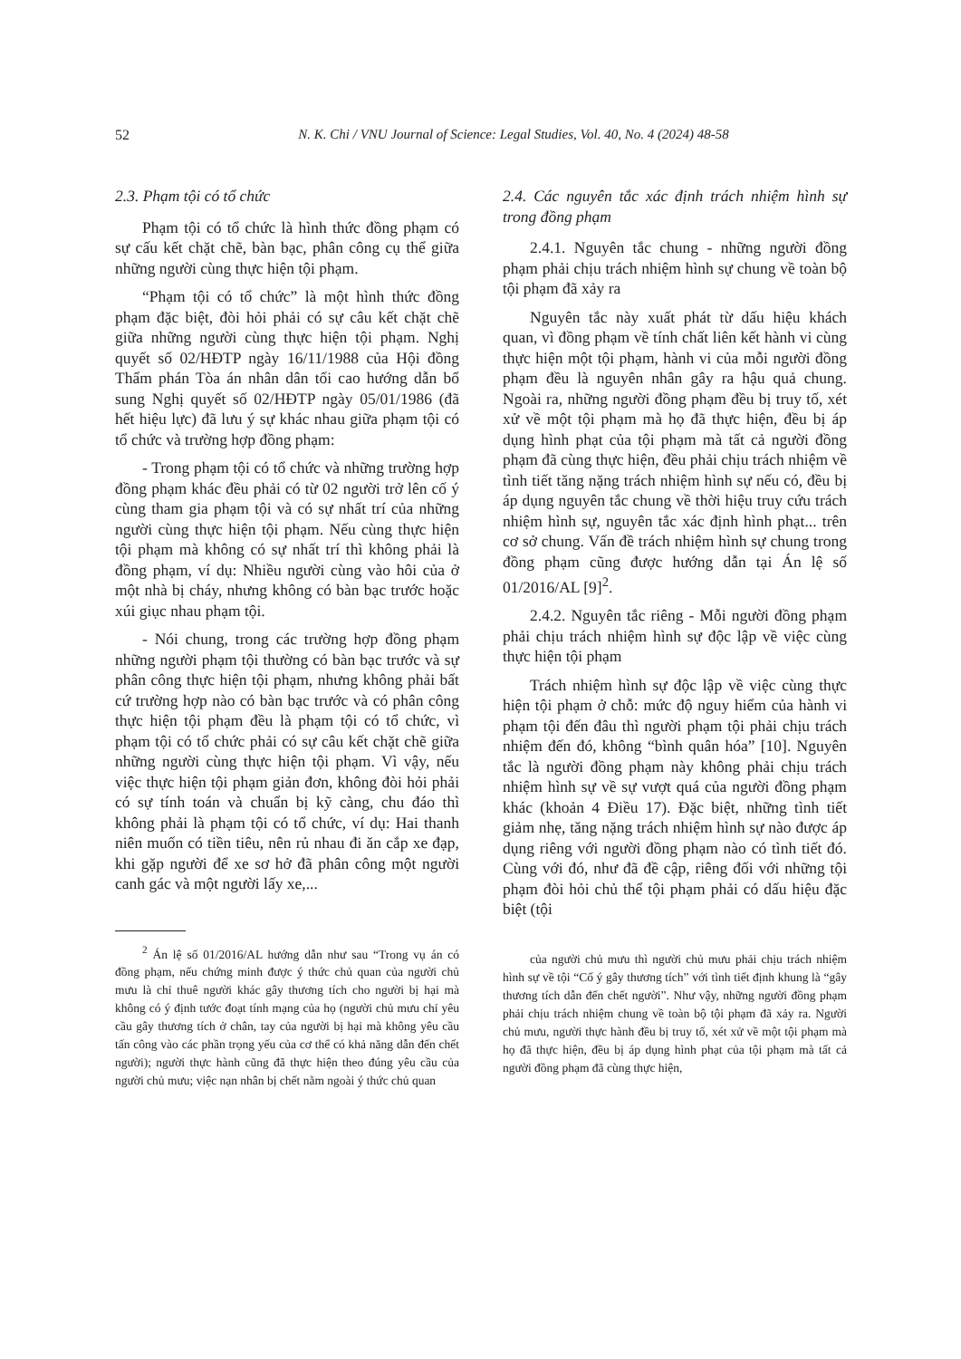52 N. K. Chi / VNU Journal of Science: Legal Studies, Vol. 40, No. 4 (2024) 48-58
2.3. Phạm tội có tổ chức
Phạm tội có tổ chức là hình thức đồng phạm có sự cấu kết chặt chẽ, bàn bạc, phân công cụ thể giữa những người cùng thực hiện tội phạm.
“Phạm tội có tổ chức” là một hình thức đồng phạm đặc biệt, đòi hỏi phải có sự câu kết chặt chẽ giữa những người cùng thực hiện tội phạm. Nghị quyết số 02/HĐTP ngày 16/11/1988 của Hội đồng Thẩm phán Tòa án nhân dân tối cao hướng dẫn bổ sung Nghị quyết số 02/HĐTP ngày 05/01/1986 (đã hết hiệu lực) đã lưu ý sự khác nhau giữa phạm tội có tổ chức và trường hợp đồng phạm:
- Trong phạm tội có tổ chức và những trường hợp đồng phạm khác đều phải có từ 02 người trở lên cố ý cùng tham gia phạm tội và có sự nhất trí của những người cùng thực hiện tội phạm. Nếu cùng thực hiện tội phạm mà không có sự nhất trí thì không phải là đồng phạm, ví dụ: Nhiều người cùng vào hôi của ở một nhà bị cháy, nhưng không có bàn bạc trước hoặc xúi giục nhau phạm tội.
- Nói chung, trong các trường hợp đồng phạm những người phạm tội thường có bàn bạc trước và sự phân công thực hiện tội phạm, nhưng không phải bất cứ trường hợp nào có bàn bạc trước và có phân công thực hiện tội phạm đều là phạm tội có tổ chức, vì phạm tội có tổ chức phải có sự câu kết chặt chẽ giữa những người cùng thực hiện tội phạm. Vì vậy, nếu việc thực hiện tội phạm giản đơn, không đòi hỏi phải có sự tính toán và chuẩn bị kỹ càng, chu đáo thì không phải là phạm tội có tổ chức, ví dụ: Hai thanh niên muốn có tiền tiêu, nên rủ nhau đi ăn cắp xe đạp, khi gặp người để xe sơ hở đã phân công một người canh gác và một người lấy xe,...
<sup>2</sup> Án lệ số 01/2016/AL hướng dẫn như sau “Trong vụ án có đồng phạm, nếu chứng minh được ý thức chủ quan của người chủ mưu là chỉ thuê người khác gây thương tích cho người bị hại mà không có ý định tước đoạt tính mạng của họ (người chủ mưu chỉ yêu cầu gây thương tích ở chân, tay của người bị hại mà không yêu cầu tấn công vào các phần trọng yếu của cơ thể có khả năng dẫn đến chết người); người thực hành cũng đã thực hiện theo đúng yêu cầu của người chủ mưu; việc nạn nhân bị chết nằm ngoài ý thức chủ quan
2.4. Các nguyên tắc xác định trách nhiệm hình sự trong đồng phạm
2.4.1. Nguyên tắc chung - những người đồng phạm phải chịu trách nhiệm hình sự chung về toàn bộ tội phạm đã xảy ra
Nguyên tắc này xuất phát từ dấu hiệu khách quan, vì đồng phạm về tính chất liên kết hành vi cùng thực hiện một tội phạm, hành vi của mỗi người đồng phạm đều là nguyên nhân gây ra hậu quả chung. Ngoài ra, những người đồng phạm đều bị truy tố, xét xử về một tội phạm mà họ đã thực hiện, đều bị áp dụng hình phạt của tội phạm mà tất cả người đồng phạm đã cùng thực hiện, đều phải chịu trách nhiệm về tình tiết tăng nặng trách nhiệm hình sự nếu có, đều bị áp dụng nguyên tắc chung về thời hiệu truy cứu trách nhiệm hình sự, nguyên tắc xác định hình phạt... trên cơ sở chung. Vấn đề trách nhiệm hình sự chung trong đồng phạm cũng được hướng dẫn tại Án lệ số 01/2016/AL [9]<sup>2</sup>.
2.4.2. Nguyên tắc riêng - Mỗi người đồng phạm phải chịu trách nhiệm hình sự độc lập về việc cùng thực hiện tội phạm
Trách nhiệm hình sự độc lập về việc cùng thực hiện tội phạm ở chỗ: mức độ nguy hiểm của hành vi phạm tội đến đâu thì người phạm tội phải chịu trách nhiệm đến đó, không “bình quân hóa” [10]. Nguyên tắc là người đồng phạm này không phải chịu trách nhiệm hình sự về sự vượt quá của người đồng phạm khác (khoản 4 Điều 17). Đặc biệt, những tình tiết giảm nhẹ, tăng nặng trách nhiệm hình sự nào được áp dụng riêng với người đồng phạm nào có tình tiết đó. Cùng với đó, như đã đề cập, riêng đối với những tội phạm đòi hỏi chủ thể tội phạm phải có dấu hiệu đặc biệt (tội
của người chủ mưu thì người chủ mưu phải chịu trách nhiệm hình sự về tội “Cố ý gây thương tích” với tình tiết định khung là “gây thương tích dẫn đến chết người”. Như vậy, những người đồng phạm phải chịu trách nhiệm chung về toàn bộ tội phạm đã xảy ra. Người chủ mưu, người thực hành đều bị truy tố, xét xử về một tội phạm mà họ đã thực hiện, đều bị áp dụng hình phạt của tội phạm mà tất cả người đồng phạm đã cùng thực hiện,